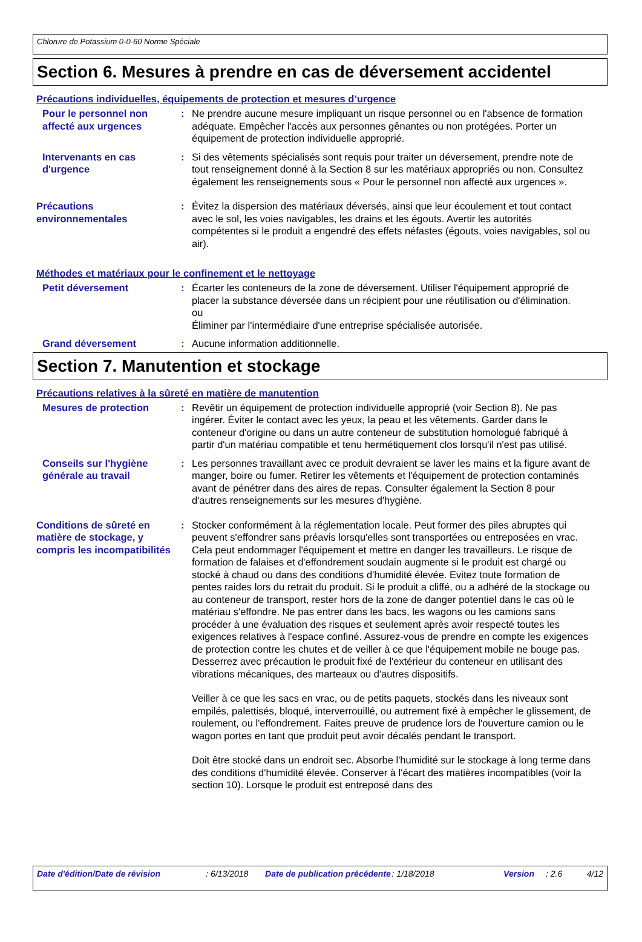Chlorure de Potassium 0-0-60 Norme Spéciale
Section 6. Mesures à prendre en cas de déversement accidentel
Précautions individuelles, équipements de protection et mesures d’urgence
Pour le personnel non affecté aux urgences
: Ne prendre aucune mesure impliquant un risque personnel ou en l'absence de formation adéquate. Empêcher l'accès aux personnes gênantes ou non protégées. Porter un équipement de protection individuelle approprié.
Intervenants en cas d'urgence
: Si des vêtements spécialisés sont requis pour traiter un déversement, prendre note de tout renseignement donné à la Section 8 sur les matériaux appropriés ou non. Consultez également les renseignements sous « Pour le personnel non affecté aux urgences ».
Précautions environnementales
: Évitez la dispersion des matériaux déversés, ainsi que leur écoulement et tout contact avec le sol, les voies navigables, les drains et les égouts. Avertir les autorités compétentes si le produit a engendré des effets néfastes (égouts, voies navigables, sol ou air).
Méthodes et matériaux pour le confinement et le nettoyage
Petit déversement : Écarter les conteneurs de la zone de déversement. Utiliser l'équipement approprié de placer la substance déversée dans un récipient pour une réutilisation ou d'élimination.
ou
Éliminer par l'intermédiaire d'une entreprise spécialisée autorisée.
Grand déversement : Aucune information additionnelle.
Section 7. Manutention et stockage
Précautions relatives à la sûreté en matière de manutention
Mesures de protection : Revêtir un équipement de protection individuelle approprié (voir Section 8). Ne pas ingérer. Éviter le contact avec les yeux, la peau et les vêtements. Garder dans le conteneur d'origine ou dans un autre conteneur de substitution homologué fabriqué à partir d'un matériau compatible et tenu hermétiquement clos lorsqu'il n'est pas utilisé.
Conseils sur l'hygiène générale au travail
: Les personnes travaillant avec ce produit devraient se laver les mains et la figure avant de manger, boire ou fumer. Retirer les vêtements et l'équipement de protection contaminés avant de pénétrer dans des aires de repas. Consulter également la Section 8 pour d'autres renseignements sur les mesures d'hygiène.
Conditions de sûreté en matière de stockage, y compris les incompatibilités
: Stocker conformément à la réglementation locale. Peut former des piles abruptes qui peuvent s'effondrer sans préavis lorsqu'elles sont transportées ou entreposées en vrac. Cela peut endommager l'équipement et mettre en danger les travailleurs. Le risque de formation de falaises et d'effondrement soudain augmente si le produit est chargé ou stocké à chaud ou dans des conditions d'humidité élevée. Evitez toute formation de pentes raides lors du retrait du produit. Si le produit a cliffé, ou a adhéré de la stockage ou au conteneur de transport, rester hors de la zone de danger potentiel dans le cas où le matériau s'effondre. Ne pas entrer dans les bacs, les wagons ou les camions sans procéder à une évaluation des risques et seulement après avoir respecté toutes les exigences relatives à l'espace confiné. Assurez-vous de prendre en compte les exigences de protection contre les chutes et de veiller à ce que l'équipement mobile ne bouge pas. Desserrez avec précaution le produit fixé de l'extérieur du conteneur en utilisant des vibrations mécaniques, des marteaux ou d'autres dispositifs.
Veiller à ce que les sacs en vrac, ou de petits paquets, stockés dans les niveaux sont empilés, palettisés, bloqué, interverrouillé, ou autrement fixé à empêcher le glissement, de roulement, ou l'effondrement. Faites preuve de prudence lors de l'ouverture camion ou le wagon portes en tant que produit peut avoir décalés pendant le transport.
Doit être stocké dans un endroit sec. Absorbe l'humidité sur le stockage à long terme dans des conditions d'humidité élevée. Conserver à l'écart des matières incompatibles (voir la section 10). Lorsque le produit est entreposé dans des
Date d'édition/Date de révision : 6/13/2018 Date de publication précédente
: 1/18/2018 Version : 2.6 4/12